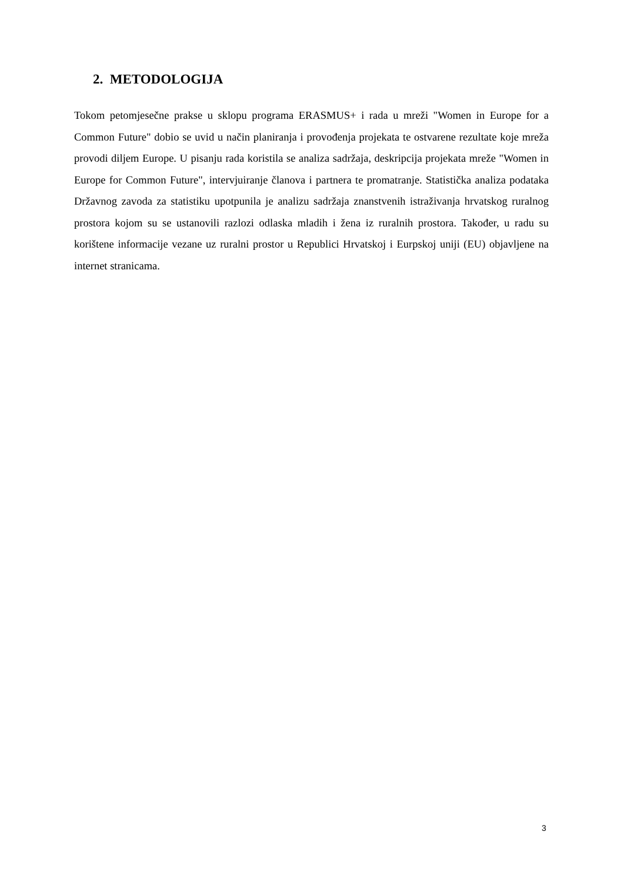2. METODOLOGIJA
Tokom petomjesečne prakse u sklopu programa ERASMUS+ i rada u mreži "Women in Europe for a Common Future" dobio se uvid u način planiranja i provođenja projekata te ostvarene rezultate koje mreža provodi diljem Europe. U pisanju rada koristila se analiza sadržaja, deskripcija projekata mreže "Women in Europe for Common Future", intervjuiranje članova i partnera te promatranje. Statistička analiza podataka Državnog zavoda za statistiku upotpunila je analizu sadržaja znanstvenih istraživanja hrvatskog ruralnog prostora kojom su se ustanovili razlozi odlaska mladih i žena iz ruralnih prostora. Također, u radu su korištene informacije vezane uz ruralni prostor u Republici Hrvatskoj i Eurpskoj uniji (EU) objavljene na internet stranicama.
3